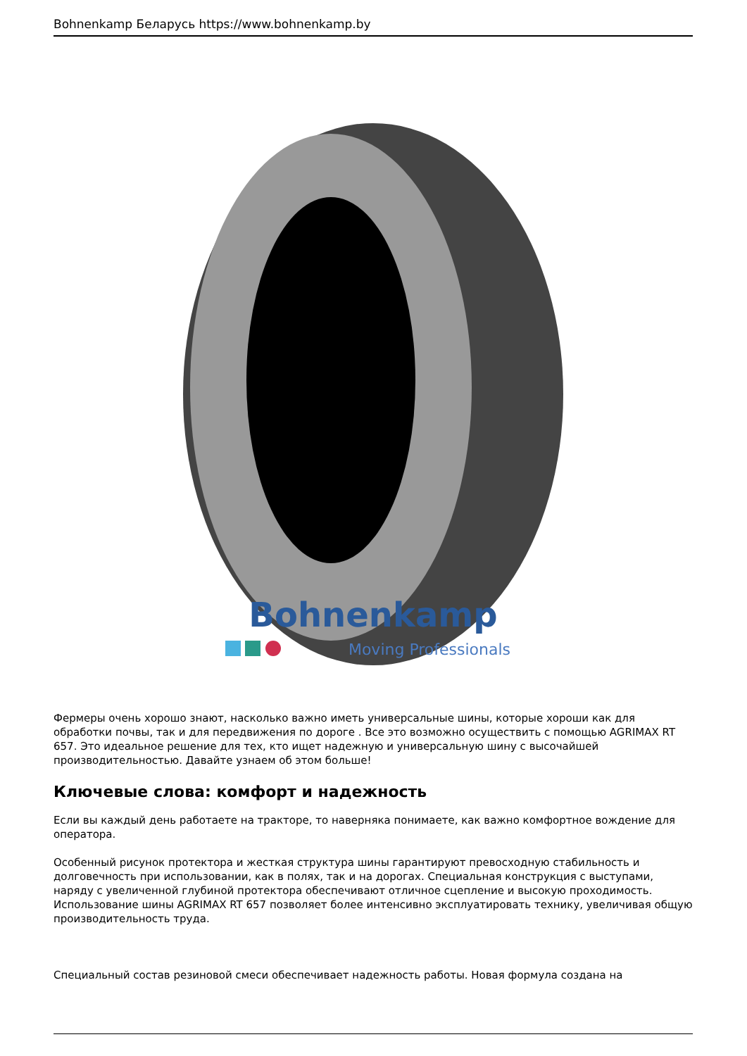Bohnenkamp Беларусь https://www.bohnenkamp.by
Bohnenkamp
Moving Professionals
Фермеры очень хорошо знают, насколько важно иметь универсальные шины, которые хороши как для обработки почвы, так и для передвижения по дороге . Все это возможно осуществить с помощью AGRIMAX RT 657. Это идеальное решение для тех, кто ищет надежную и универсальную шину с высочайшей производительностью. Давайте узнаем об этом больше!
Ключевые слова: комфорт и надежность
Если вы каждый день работаете на тракторе, то наверняка понимаете, как важно комфортное вождение для оператора.
Особенный рисунок протектора и жесткая структура шины гарантируют превосходную стабильность и долговечность при использовании, как в полях, так и на дорогах. Специальная конструкция с выступами, наряду с увеличенной глубиной протектора обеспечивают отличное сцепление и высокую проходимость. Использование шины AGRIMAX RT 657 позволяет более интенсивно эксплуатировать технику, увеличивая общую производительность труда.
Специальный состав резиновой смеси обеспечивает надежность работы. Новая формула создана на